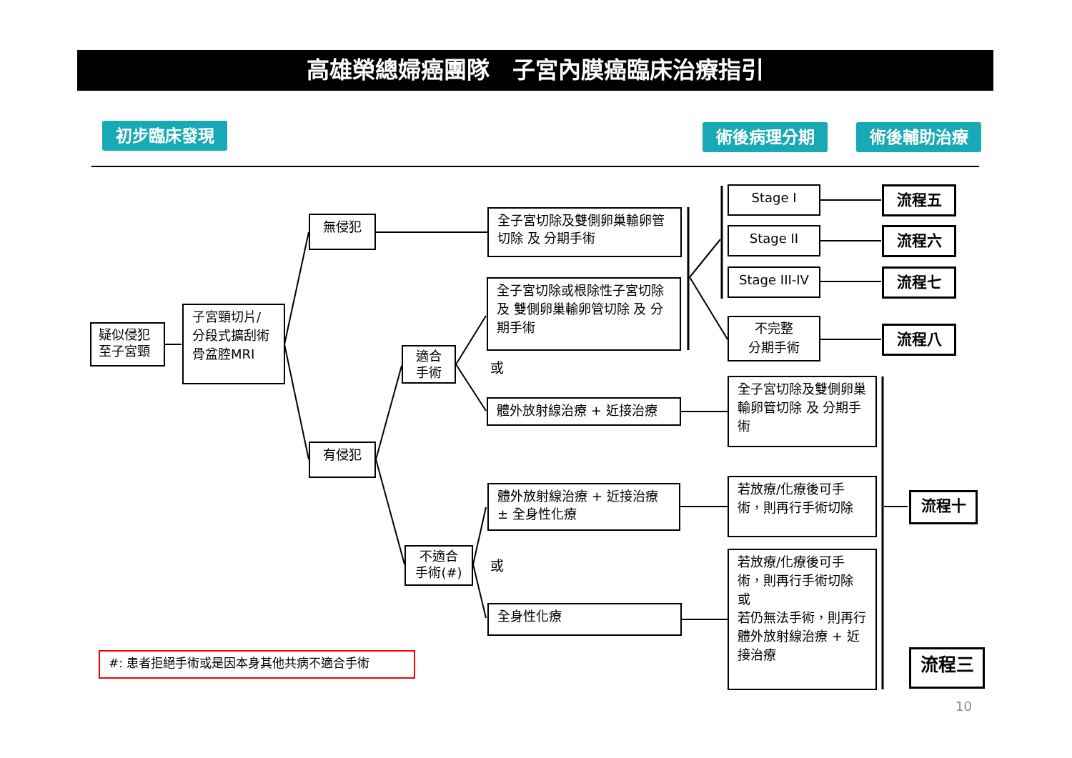高雄榮總婦癌團隊　子宮內膜癌臨床治療指引
初步臨床發現 術後病理分期 術後輔助治療
疑似侵犯
至子宮頸
子宮頸切片/
分段式擴刮術
骨盆腔MRI
無侵犯
有侵犯
適合
手術
不適合
手術(#)
全子宮切除及雙側卵巢輸卵管切除 及 分期手術
全子宮切除或根除性子宮切除 及 雙側卵巢輸卵管切除 及 分期手術
或
體外放射線治療 + 近接治療
體外放射線治療 + 近接治療 ± 全身性化療
或
全身性化療
Stage I
Stage II
Stage III-IV
不完整
分期手術
全子宮切除及雙側卵巢輸卵管切除 及 分期手術
若放療/化療後可手術，則再行手術切除
若放療/化療後可手術，則再行手術切除
或
若仍無法手術，則再行體外放射線治療 + 近接治療
流程五
流程六
流程七
流程八
流程十
流程三
#: 患者拒絕手術或是因本身其他共病不適合手術
10